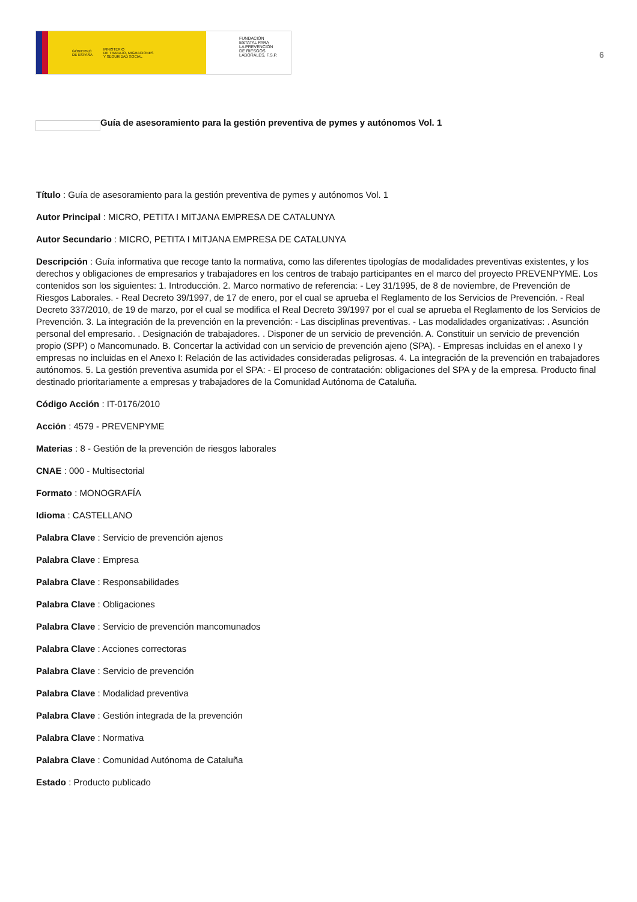GOBIERNO
DE ESPAÑA MINISTERIO
DE TRABAJO, MIGRACIONES
Y SEGURIDAD SOCIAL
FUNDACIÓN
ESTATAL PARA
LA PREVENCIÓN
DE RIESGOS
LABORALES, F.S.P.
6
Guía de asesoramiento para la gestión preventiva de pymes y autónomos Vol. 1
Título : Guía de asesoramiento para la gestión preventiva de pymes y autónomos Vol. 1
Autor Principal : MICRO, PETITA I MITJANA EMPRESA DE CATALUNYA
Autor Secundario : MICRO, PETITA I MITJANA EMPRESA DE CATALUNYA
Descripción : Guía informativa que recoge tanto la normativa, como las diferentes tipologías de modalidades preventivas existentes, y los derechos y obligaciones de empresarios y trabajadores en los centros de trabajo participantes en el marco del proyecto PREVENPYME. Los contenidos son los siguientes: 1. Introducción. 2. Marco normativo de referencia: - Ley 31/1995, de 8 de noviembre, de Prevención de Riesgos Laborales. - Real Decreto 39/1997, de 17 de enero, por el cual se aprueba el Reglamento de los Servicios de Prevención. - Real Decreto 337/2010, de 19 de marzo, por el cual se modifica el Real Decreto 39/1997 por el cual se aprueba el Reglamento de los Servicios de Prevención. 3. La integración de la prevención en la prevención: - Las disciplinas preventivas. - Las modalidades organizativas: . Asunción personal del empresario. . Designación de trabajadores. . Disponer de un servicio de prevención. A. Constituir un servicio de prevención propio (SPP) o Mancomunado. B. Concertar la actividad con un servicio de prevención ajeno (SPA). - Empresas incluidas en el anexo I y empresas no incluidas en el Anexo I: Relación de las actividades consideradas peligrosas. 4. La integración de la prevención en trabajadores autónomos. 5. La gestión preventiva asumida por el SPA: - El proceso de contratación: obligaciones del SPA y de la empresa. Producto final destinado prioritariamente a empresas y trabajadores de la Comunidad Autónoma de Cataluña.
Código Acción : IT-0176/2010
Acción : 4579 - PREVENPYME
Materias : 8 - Gestión de la prevención de riesgos laborales
CNAE : 000 - Multisectorial
Formato : MONOGRAFÍA
Idioma : CASTELLANO
Palabra Clave : Servicio de prevención ajenos
Palabra Clave : Empresa
Palabra Clave : Responsabilidades
Palabra Clave : Obligaciones
Palabra Clave : Servicio de prevención mancomunados
Palabra Clave : Acciones correctoras
Palabra Clave : Servicio de prevención
Palabra Clave : Modalidad preventiva
Palabra Clave : Gestión integrada de la prevención
Palabra Clave : Normativa
Palabra Clave : Comunidad Autónoma de Cataluña
Estado : Producto publicado